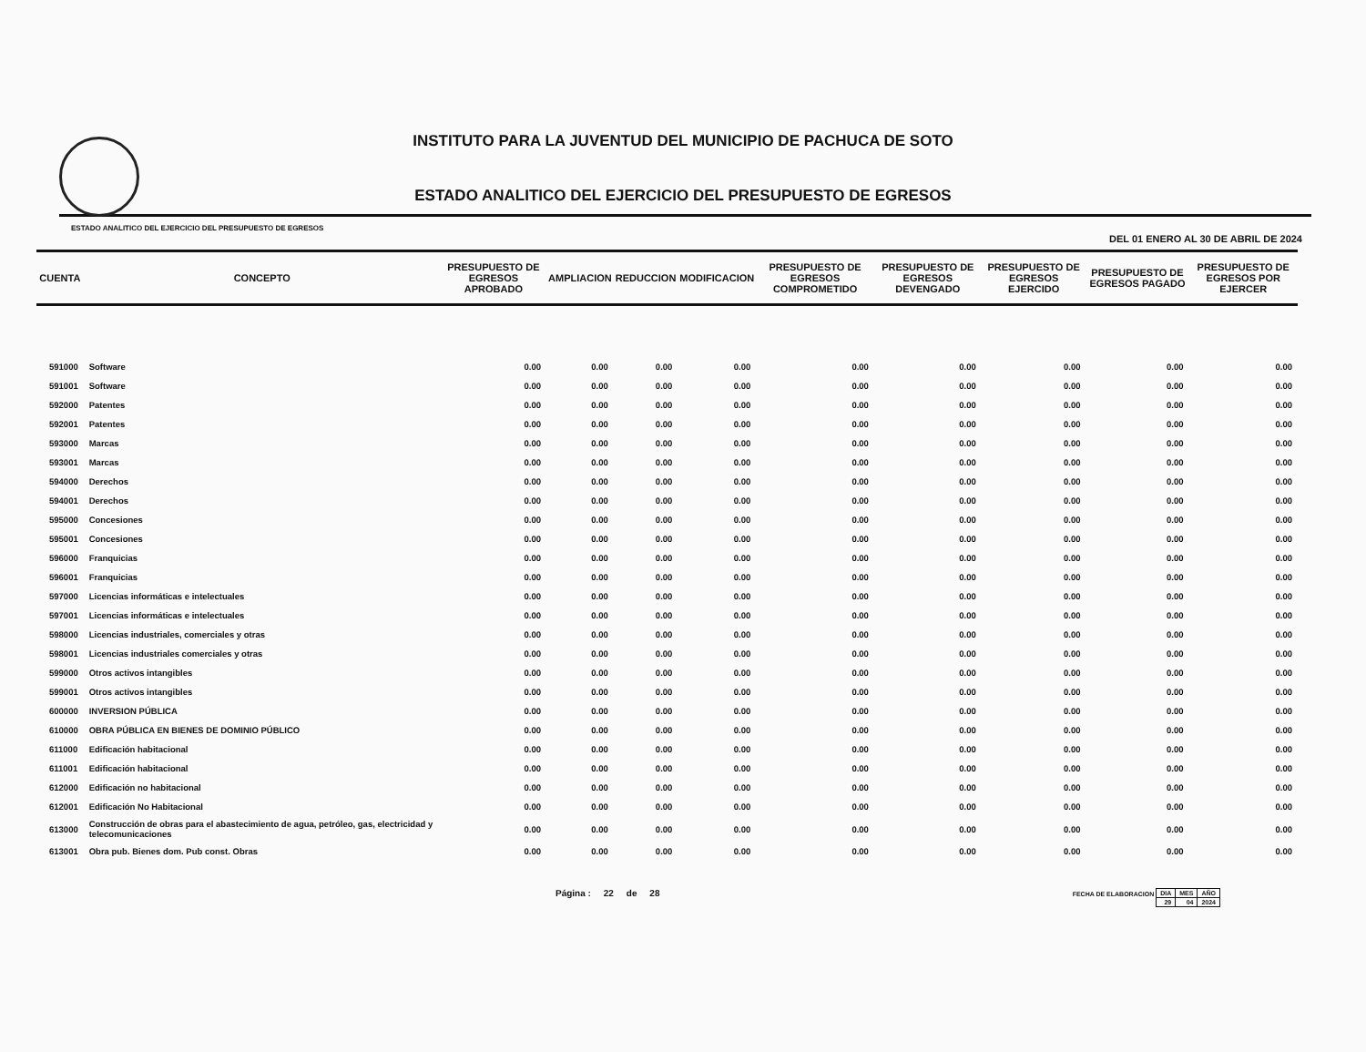INSTITUTO PARA LA JUVENTUD DEL MUNICIPIO DE PACHUCA DE SOTO
ESTADO ANALITICO DEL EJERCICIO DEL PRESUPUESTO DE EGRESOS
ESTADO ANALITICO DEL EJERCICIO DEL PRESUPUESTO DE EGRESOS DEL 01 ENERO AL 30 DE ABRIL DE 2024
| CUENTA | CONCEPTO | PRESUPUESTO DE EGRESOS APROBADO | AMPLIACION | REDUCCION | MODIFICACION | PRESUPUESTO DE EGRESOS COMPROMETIDO | PRESUPUESTO DE EGRESOS DEVENGADO | PRESUPUESTO DE EGRESOS EJERCIDO | PRESUPUESTO DE EGRESOS PAGADO | PRESUPUESTO DE EGRESOS POR EJERCER |
| --- | --- | --- | --- | --- | --- | --- | --- | --- | --- | --- |
| 591000 | Software | 0.00 | 0.00 | 0.00 | 0.00 | 0.00 | 0.00 | 0.00 | 0.00 | 0.00 |
| 591001 | Software | 0.00 | 0.00 | 0.00 | 0.00 | 0.00 | 0.00 | 0.00 | 0.00 | 0.00 |
| 592000 | Patentes | 0.00 | 0.00 | 0.00 | 0.00 | 0.00 | 0.00 | 0.00 | 0.00 | 0.00 |
| 592001 | Patentes | 0.00 | 0.00 | 0.00 | 0.00 | 0.00 | 0.00 | 0.00 | 0.00 | 0.00 |
| 593000 | Marcas | 0.00 | 0.00 | 0.00 | 0.00 | 0.00 | 0.00 | 0.00 | 0.00 | 0.00 |
| 593001 | Marcas | 0.00 | 0.00 | 0.00 | 0.00 | 0.00 | 0.00 | 0.00 | 0.00 | 0.00 |
| 594000 | Derechos | 0.00 | 0.00 | 0.00 | 0.00 | 0.00 | 0.00 | 0.00 | 0.00 | 0.00 |
| 594001 | Derechos | 0.00 | 0.00 | 0.00 | 0.00 | 0.00 | 0.00 | 0.00 | 0.00 | 0.00 |
| 595000 | Concesiones | 0.00 | 0.00 | 0.00 | 0.00 | 0.00 | 0.00 | 0.00 | 0.00 | 0.00 |
| 595001 | Concesiones | 0.00 | 0.00 | 0.00 | 0.00 | 0.00 | 0.00 | 0.00 | 0.00 | 0.00 |
| 596000 | Franquicias | 0.00 | 0.00 | 0.00 | 0.00 | 0.00 | 0.00 | 0.00 | 0.00 | 0.00 |
| 596001 | Franquicias | 0.00 | 0.00 | 0.00 | 0.00 | 0.00 | 0.00 | 0.00 | 0.00 | 0.00 |
| 597000 | Licencias informáticas e intelectuales | 0.00 | 0.00 | 0.00 | 0.00 | 0.00 | 0.00 | 0.00 | 0.00 | 0.00 |
| 597001 | Licencias informáticas e intelectuales | 0.00 | 0.00 | 0.00 | 0.00 | 0.00 | 0.00 | 0.00 | 0.00 | 0.00 |
| 598000 | Licencias industriales, comerciales y otras | 0.00 | 0.00 | 0.00 | 0.00 | 0.00 | 0.00 | 0.00 | 0.00 | 0.00 |
| 598001 | Licencias industriales comerciales y otras | 0.00 | 0.00 | 0.00 | 0.00 | 0.00 | 0.00 | 0.00 | 0.00 | 0.00 |
| 599000 | Otros activos intangibles | 0.00 | 0.00 | 0.00 | 0.00 | 0.00 | 0.00 | 0.00 | 0.00 | 0.00 |
| 599001 | Otros activos intangibles | 0.00 | 0.00 | 0.00 | 0.00 | 0.00 | 0.00 | 0.00 | 0.00 | 0.00 |
| 600000 | INVERSION PÚBLICA | 0.00 | 0.00 | 0.00 | 0.00 | 0.00 | 0.00 | 0.00 | 0.00 | 0.00 |
| 610000 | OBRA PÚBLICA EN BIENES DE DOMINIO PÚBLICO | 0.00 | 0.00 | 0.00 | 0.00 | 0.00 | 0.00 | 0.00 | 0.00 | 0.00 |
| 611000 | Edificación habitacional | 0.00 | 0.00 | 0.00 | 0.00 | 0.00 | 0.00 | 0.00 | 0.00 | 0.00 |
| 611001 | Edificación habitacional | 0.00 | 0.00 | 0.00 | 0.00 | 0.00 | 0.00 | 0.00 | 0.00 | 0.00 |
| 612000 | Edificación no habitacional | 0.00 | 0.00 | 0.00 | 0.00 | 0.00 | 0.00 | 0.00 | 0.00 | 0.00 |
| 612001 | Edificación No Habitacional | 0.00 | 0.00 | 0.00 | 0.00 | 0.00 | 0.00 | 0.00 | 0.00 | 0.00 |
| 613000 | Construcción de obras para el abastecimiento de agua, petróleo, gas, electricidad y telecomunicaciones | 0.00 | 0.00 | 0.00 | 0.00 | 0.00 | 0.00 | 0.00 | 0.00 | 0.00 |
| 613001 | Obra pub. Bienes dom. Pub const. Obras | 0.00 | 0.00 | 0.00 | 0.00 | 0.00 | 0.00 | 0.00 | 0.00 | 0.00 |
Página : 22 de 28 FECHA DE ELABORACION
| DIA | MES | AÑO |
| 29 | 04 | 2024 |